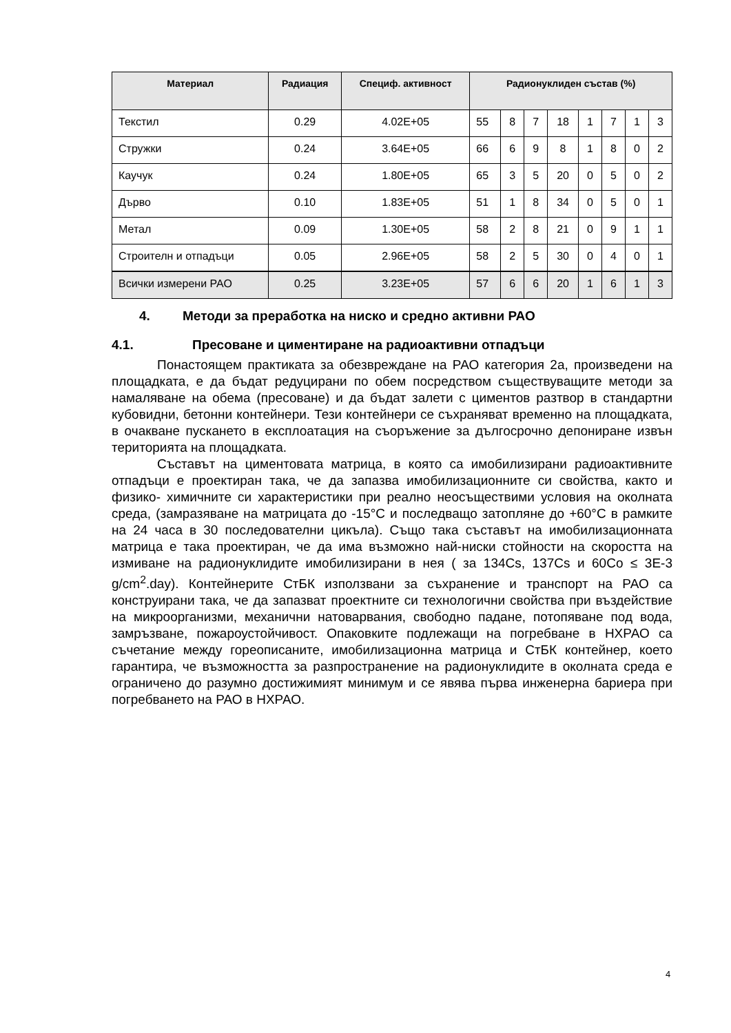| Материал | Радиация | Специф. активност | Радионуклиден състав (%) | | | | | | | |
| --- | --- | --- | --- | --- | --- | --- | --- | --- | --- | --- |
| Текстил | 0.29 | 4.02E+05 | 55 | 8 | 7 | 18 | 1 | 7 | 1 | 3 |
| Стружки | 0.24 | 3.64E+05 | 66 | 6 | 9 | 8 | 1 | 8 | 0 | 2 |
| Каучук | 0.24 | 1.80E+05 | 65 | 3 | 5 | 20 | 0 | 5 | 0 | 2 |
| Дърво | 0.10 | 1.83E+05 | 51 | 1 | 8 | 34 | 0 | 5 | 0 | 1 |
| Метал | 0.09 | 1.30E+05 | 58 | 2 | 8 | 21 | 0 | 9 | 1 | 1 |
| Строителн и отпадъци | 0.05 | 2.96E+05 | 58 | 2 | 5 | 30 | 0 | 4 | 0 | 1 |
| Всички измерени РАО | 0.25 | 3.23E+05 | 57 | 6 | 6 | 20 | 1 | 6 | 1 | 3 |
4. Методи за преработка на ниско и средно активни РАО
4.1. Пресоване и циментиране на радиоактивни отпадъци
Понастоящем практиката за обезвреждане на РАО категория 2а, произведени на площадката, е да бъдат редуцирани по обем посредством съществуващите методи за намаляване на обема (пресоване) и да бъдат залети с циментов разтвор в стандартни кубовидни, бетонни контейнери. Тези контейнери се съхраняват временно на площадката, в очакване пускането в експлоатация на съоръжение за дългосрочно депониране извън територията на площадката.
Съставът на циментовата матрица, в която са имобилизирани радиоактивните отпадъци е проектиран така, че да запазва имобилизационните си свойства, както и физико- химичните си характеристики при реално неосъществими условия на околната среда, (замразяване на матрицата до -15°С и последващо затопляне до +60°С в рамките на 24 часа в 30 последователни цикъла). Също така съставът на имобилизационната матрица е така проектиран, че да има възможно най-ниски стойности на скоростта на измиване на радионуклидите имобилизирани в нея ( за 134Cs, 137Cs и 60Co ≤ 3Е-3 g/cm<sup>2</sup>.day). Контейнерите СтБК използвани за съхранение и транспорт на РАО са конструирани така, че да запазват проектните си технологични свойства при въздействие на микроорганизми, механични натоварвания, свободно падане, потопяване под вода, замръзване, пожароустойчивост. Опаковките подлежащи на погребване в НХРАО са съчетание между гореописаните, имобилизационна матрица и СтБК контейнер, което гарантира, че възможността за разпространение на радионуклидите в околната среда е ограничено до разумно достижимият минимум и се явява първа инженерна бариера при погребването на РАО в НХРАО.
4